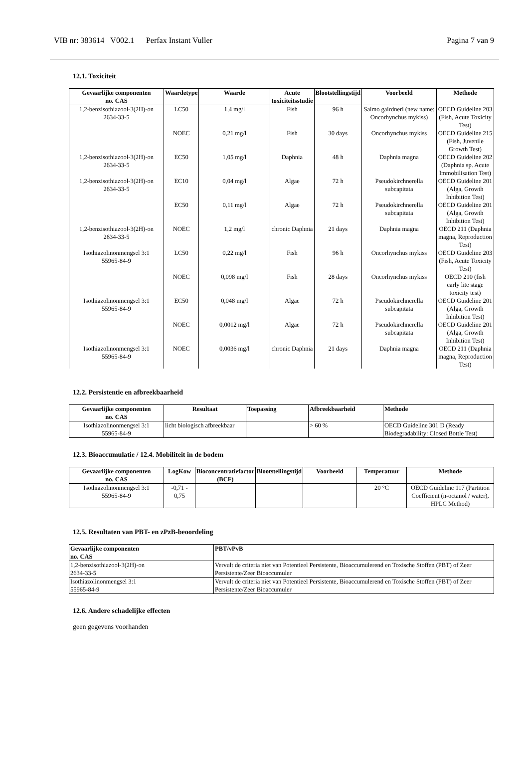VIB nr: 383614 V002.1 Perfax Instant Vuller Pagina 7 van 9
12.1. Toxiciteit
| Gevaarlijke componenten no. CAS | Waardetype | Waarde | Acute toxiciteitsstudie | Blootstellingstijd | Voorbeeld | Methode |
| --- | --- | --- | --- | --- | --- | --- |
| 1,2-benzisothiazool-3(2H)-on 2634-33-5 | LC50 | 1,4 mg/l | Fish | 96 h | Salmo gairdneri (new name: Oncorhynchus mykiss) | OECD Guideline 203 (Fish, Acute Toxicity Test) |
| | NOEC | 0,21 mg/l | Fish | 30 days | Oncorhynchus mykiss | OECD Guideline 215 (Fish, Juvenile Growth Test) |
| 1,2-benzisothiazool-3(2H)-on 2634-33-5 | EC50 | 1,05 mg/l | Daphnia | 48 h | Daphnia magna | OECD Guideline 202 (Daphnia sp. Acute Immobilisation Test) |
| 1,2-benzisothiazool-3(2H)-on 2634-33-5 | EC10 | 0,04 mg/l | Algae | 72 h | Pseudokirchnerella subcapitata | OECD Guideline 201 (Alga, Growth Inhibition Test) |
| | EC50 | 0,11 mg/l | Algae | 72 h | Pseudokirchnerella subcapitata | OECD Guideline 201 (Alga, Growth Inhibition Test) |
| 1,2-benzisothiazool-3(2H)-on 2634-33-5 | NOEC | 1,2 mg/l | chronic Daphnia | 21 days | Daphnia magna | OECD 211 (Daphnia magna, Reproduction Test) |
| Isothiazolinonmengsel 3:1 55965-84-9 | LC50 | 0,22 mg/l | Fish | 96 h | Oncorhynchus mykiss | OECD Guideline 203 (Fish, Acute Toxicity Test) |
| | NOEC | 0,098 mg/l | Fish | 28 days | Oncorhynchus mykiss | OECD 210 (fish early lite stage toxicity test) |
| Isothiazolinonmengsel 3:1 55965-84-9 | EC50 | 0,048 mg/l | Algae | 72 h | Pseudokirchnerella subcapitata | OECD Guideline 201 (Alga, Growth Inhibition Test) |
| | NOEC | 0,0012 mg/l | Algae | 72 h | Pseudokirchnerella subcapitata | OECD Guideline 201 (Alga, Growth Inhibition Test) |
| Isothiazolinonmengsel 3:1 55965-84-9 | NOEC | 0,0036 mg/l | chronic Daphnia | 21 days | Daphnia magna | OECD 211 (Daphnia magna, Reproduction Test) |
12.2. Persistentie en afbreekbaarheid
| Gevaarlijke componenten no. CAS | Resultaat | Toepassing | Afbreekbaarheid | Methode |
| --- | --- | --- | --- | --- |
| Isothiazolinonmengsel 3:1 55965-84-9 | licht biologisch afbreekbaar | | > 60 % | OECD Guideline 301 D (Ready Biodegradability: Closed Bottle Test) |
12.3. Bioaccumulatie / 12.4. Mobiliteit in de bodem
| Gevaarlijke componenten no. CAS | LogKow | Bioconcentratiefactor (BCF) | Blootstellingstijd | Voorbeeld | Temperatuur | Methode |
| --- | --- | --- | --- | --- | --- | --- |
| Isothiazolinonmengsel 3:1 55965-84-9 | -0,71 - 0,75 | | | | 20 °C | OECD Guideline 117 (Partition Coefficient (n-octanol / water), HPLC Method) |
12.5. Resultaten van PBT- en zPzB-beoordeling
| Gevaarlijke componenten no. CAS | PBT/vPvB |
| --- | --- |
| 1,2-benzisothiazool-3(2H)-on 2634-33-5 | Vervult de criteria niet van Potentieel Persistente, Bioaccumulerend en Toxische Stoffen (PBT) of Zeer Persistente/Zeer Bioaccumuler |
| Isothiazolinonmengsel 3:1 55965-84-9 | Vervult de criteria niet van Potentieel Persistente, Bioaccumulerend en Toxische Stoffen (PBT) of Zeer Persistente/Zeer Bioaccumuler |
12.6. Andere schadelijke effecten
geen gegevens voorhanden